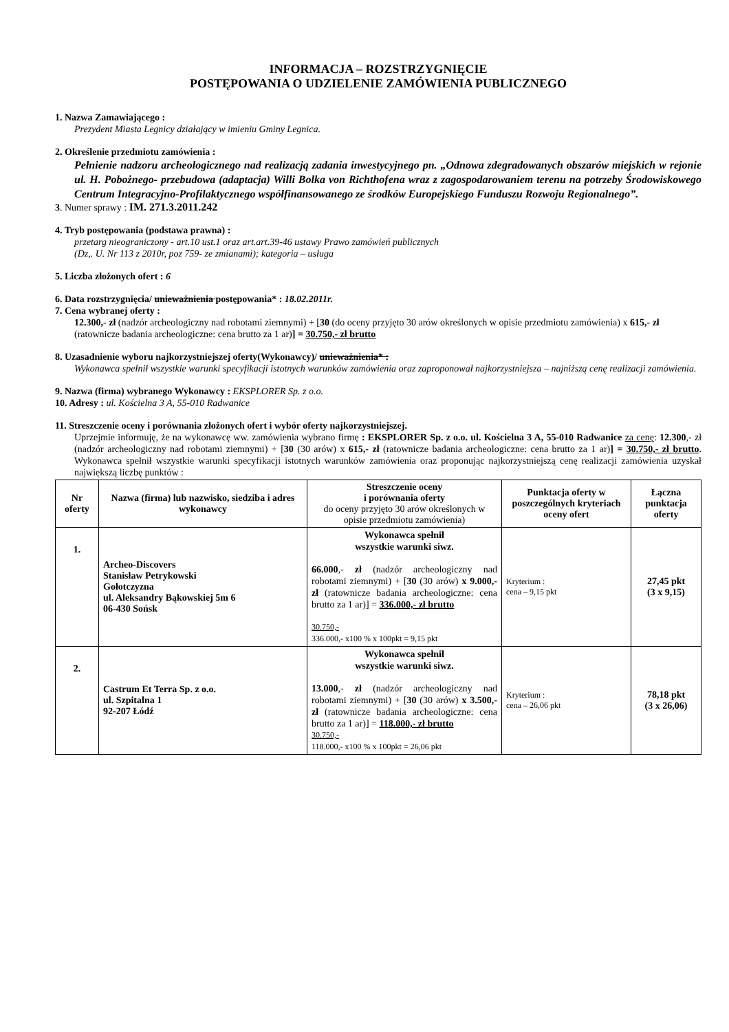INFORMACJA – ROZSTRZYGNIĘCIE
POSTĘPOWANIA O UDZIELENIE ZAMÓWIENIA PUBLICZNEGO
1. Nazwa Zamawiającego :
Prezydent Miasta Legnicy działający w imieniu Gminy Legnica.
2. Określenie przedmiotu zamówienia :
Pełnienie nadzoru archeologicznego nad realizacją zadania inwestycyjnego pn. „Odnowa zdegradowanych obszarów miejskich w rejonie ul. H. Pobożnego- przebudowa (adaptacja) Willi Bolka von Richthofena wraz z zagospodarowaniem terenu na potrzeby Środowiskowego Centrum Integracyjno-Profilaktycznego współfinansowanego ze środków Europejskiego Funduszu Rozwoju Regionalnego”.
3. Numer sprawy : IM. 271.3.2011.242
4. Tryb postępowania (podstawa prawna) :
przetarg nieograniczony - art.10 ust.1 oraz art.art.39-46 ustawy Prawo zamówień publicznych
(Dz,. U. Nr 113 z 2010r, poz 759- ze zmianami); kategoria – usługa
5. Liczba złożonych ofert : 6
6. Data rozstrzygnięcia/ unieważnienia postępowania* : 18.02.2011r.
7. Cena wybranej oferty :
12.300,- zł (nadzór archeologiczny nad robotami ziemnymi) + [30 (do oceny przyjęto 30 arów określonych w opisie przedmiotu zamówienia) x 615,- zł (ratownicze badania archeologiczne: cena brutto za 1 ar)] = 30.750,- zł brutto
8. Uzasadnienie wyboru najkorzystniejszej oferty(Wykonawcy)/ unieważnienia* :
Wykonawca spełnił wszystkie warunki specyfikacji istotnych warunków zamówienia oraz zaproponował najkorzystniejsza – najniższą cenę realizacji zamówienia.
9. Nazwa (firma) wybranego Wykonawcy : EKSPLORER Sp. z o.o.
10. Adresy : ul. Kościelna 3 A, 55-010 Radwanice
11. Streszczenie oceny i porównania złożonych ofert i wybór oferty najkorzystniejszej.
Uprzejmie informuję, że na wykonawcę ww. zamówienia wybrano firmę : EKSPLORER Sp. z o.o. ul. Kościelna 3 A, 55-010 Radwanice za cenę: 12.300,- zł (nadzór archeologiczny nad robotami ziemnymi) + [30 (30 arów) x 615,- zł (ratownicze badania archeologiczne: cena brutto za 1 ar)] = 30.750,- zł brutto. Wykonawca spełnił wszystkie warunki specyfikacji istotnych warunków zamówienia oraz proponując najkorzystniejszą cenę realizacji zamówienia uzyskał największą liczbę punktów :
| Nr oferty | Nazwa (firma) lub nazwisko, siedziba i adres wykonawcy | Streszczenie oceny i porównania oferty do oceny przyjęto 30 arów określonych w opisie przedmiotu zamówienia) | Punktacja oferty w poszczególnych kryteriach oceny ofert | Łączna punktacja oferty |
| --- | --- | --- | --- | --- |
| 1. | Archeo-Discovers Stanisław Petrykowski Gołotczyzna ul. Aleksandry Bąkowskiej 5m 6 06-430 Sońsk | Wykonawca spełnił wszystkie warunki siwz. 66.000 ,- zł (nadzór archeologiczny nad robotami ziemnymi) + [ 30 (30 arów) x 9.000,-zł (ratownicze badania archeologiczne: cena brutto za 1 ar)] = 336.000,- zł brutto 30.750,- 336.000,- x100 % x 100pkt = 9,15 pkt | Kryterium : cena – 9,15 pkt | 27,45 pkt (3 x 9,15) |
| 2. | Castrum Et Terra Sp. z o.o. ul. Szpitalna 1 92-207 Łódź | Wykonawca spełnił wszystkie warunki siwz. 13.000 ,- zł (nadzór archeologiczny nad robotami ziemnymi) + [ 30 (30 arów) x 3.500,-zł (ratownicze badania archeologiczne: cena brutto za 1 ar)] = 118.000,- zł brutto 30.750,- 118.000,- x100 % x 100pkt = 26,06 pkt | Kryterium : cena – 26,06 pkt | 78,18 pkt (3 x 26,06) |